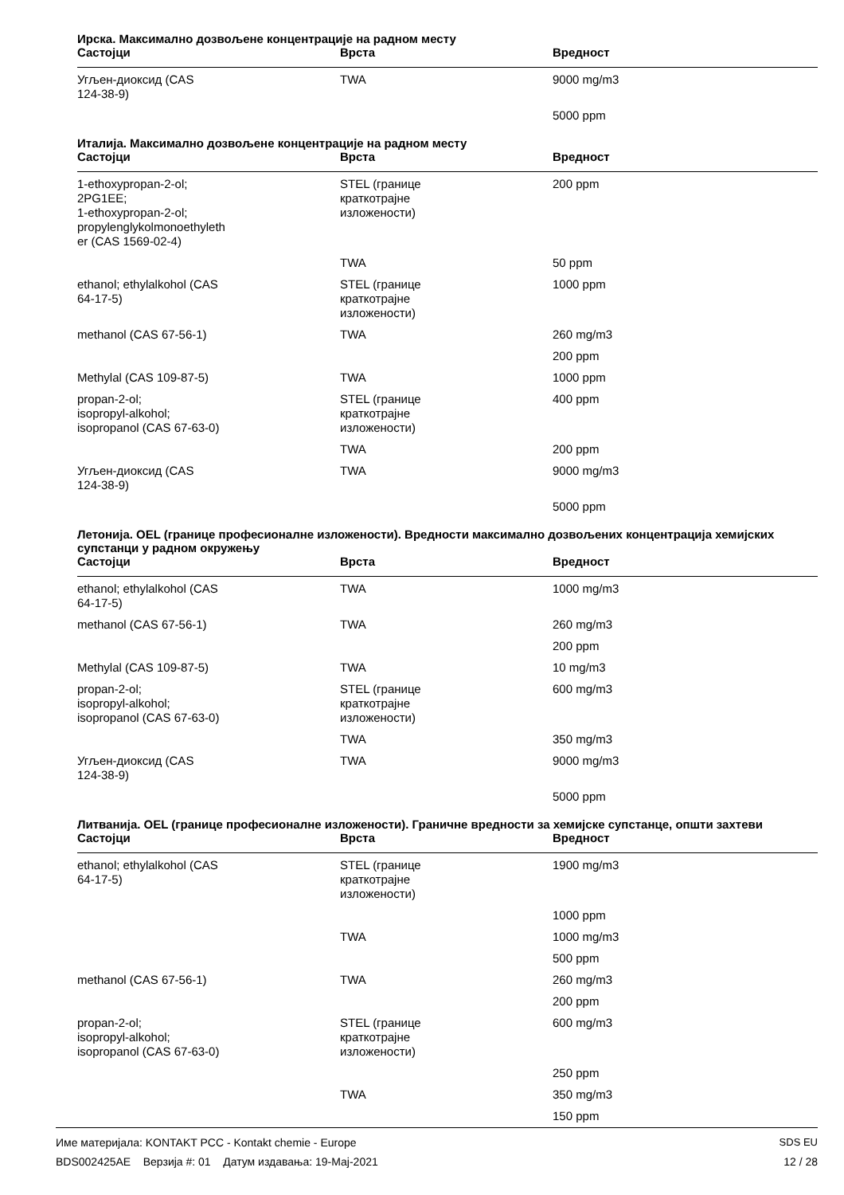Ирска. Максимално дозвољене концентрације на радном месту
| Састојци | Врста | Вредност |
| --- | --- | --- |
| Угљен-диоксид (CAS 124-38-9) | TWA | 9000 mg/m3 |
| | | 5000 ppm |
Италија. Максимално дозвољене концентрације на радном месту
| Састојци | Врста | Вредност |
| --- | --- | --- |
| 1-ethoxypropan-2-ol; 2PG1EE; 1-ethoxypropan-2-ol; propylenglykolmonoethyleth er (CAS 1569-02-4) | STEL (границе краткотрајне изложености) | 200 ppm |
| | TWA | 50 ppm |
| ethanol; ethylalkohol (CAS 64-17-5) | STEL (границе краткотрајне изложености) | 1000 ppm |
| methanol (CAS 67-56-1) | TWA | 260 mg/m3 |
| | | 200 ppm |
| Methylal (CAS 109-87-5) | TWA | 1000 ppm |
| propan-2-ol; isopropyl-alkohol; isopropanol (CAS 67-63-0) | STEL (границе краткотрајне изложености) | 400 ppm |
| | TWA | 200 ppm |
| Угљен-диоксид (CAS 124-38-9) | TWA | 9000 mg/m3 |
| | | 5000 ppm |
Летонија. OEL (границе професионалне изложености). Вредности максимално дозвољених концентрација хемијских супстанци у радном окружењу
| Састојци | Врста | Вредност |
| --- | --- | --- |
| ethanol; ethylalkohol (CAS 64-17-5) | TWA | 1000 mg/m3 |
| methanol (CAS 67-56-1) | TWA | 260 mg/m3 |
| | | 200 ppm |
| Methylal (CAS 109-87-5) | TWA | 10 mg/m3 |
| propan-2-ol; isopropyl-alkohol; isopropanol (CAS 67-63-0) | STEL (границе краткотрајне изложености) | 600 mg/m3 |
| | TWA | 350 mg/m3 |
| Угљен-диоксид (CAS 124-38-9) | TWA | 9000 mg/m3 |
| | | 5000 ppm |
Литванија. OEL (границе професионалне изложености). Граничне вредности за хемијске супстанце, општи захтеви
| Састојци | Врста | Вредност |
| --- | --- | --- |
| ethanol; ethylalkohol (CAS 64-17-5) | STEL (границе краткотрајне изложености) | 1900 mg/m3 |
| | | 1000 ppm |
| | TWA | 1000 mg/m3 |
| | | 500 ppm |
| methanol (CAS 67-56-1) | TWA | 260 mg/m3 |
| | | 200 ppm |
| propan-2-ol; isopropyl-alkohol; isopropanol (CAS 67-63-0) | STEL (границе краткотрајне изложености) | 600 mg/m3 |
| | | 250 ppm |
| | TWA | 350 mg/m3 |
| | | 150 ppm |
Име материјала: KONTAKT PCC - Kontakt chemie - Europe
BDS002425AE Верзија #: 01 Датум издавања: 19-Мај-2021
SDS EU
12 / 28